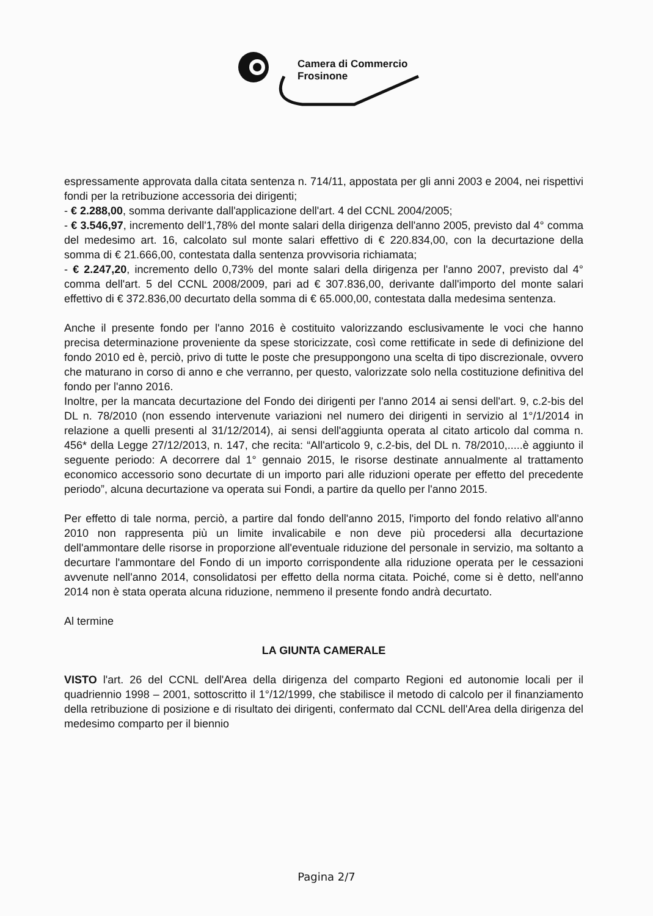Camera di Commercio
Frosinone
espressamente approvata dalla citata sentenza n. 714/11, appostata per gli anni 2003 e 2004, nei rispettivi fondi per la retribuzione accessoria dei dirigenti;
- € 2.288,00, somma derivante dall'applicazione dell'art. 4 del CCNL 2004/2005;
- € 3.546,97, incremento dell'1,78% del monte salari della dirigenza dell'anno 2005, previsto dal 4° comma del medesimo art. 16, calcolato sul monte salari effettivo di € 220.834,00, con la decurtazione della somma di € 21.666,00, contestata dalla sentenza provvisoria richiamata;
- € 2.247,20, incremento dello 0,73% del monte salari della dirigenza per l'anno 2007, previsto dal 4° comma dell'art. 5 del CCNL 2008/2009, pari ad € 307.836,00, derivante dall'importo del monte salari effettivo di € 372.836,00 decurtato della somma di € 65.000,00, contestata dalla medesima sentenza.
Anche il presente fondo per l'anno 2016 è costituito valorizzando esclusivamente le voci che hanno precisa determinazione proveniente da spese storicizzate, così come rettificate in sede di definizione del fondo 2010 ed è, perciò, privo di tutte le poste che presuppongono una scelta di tipo discrezionale, ovvero che maturano in corso di anno e che verranno, per questo, valorizzate solo nella costituzione definitiva del fondo per l'anno 2016.
Inoltre, per la mancata decurtazione del Fondo dei dirigenti per l'anno 2014 ai sensi dell'art. 9, c.2-bis del DL n. 78/2010 (non essendo intervenute variazioni nel numero dei dirigenti in servizio al 1°/1/2014 in relazione a quelli presenti al 31/12/2014), ai sensi dell'aggiunta operata al citato articolo dal comma n. 456* della Legge 27/12/2013, n. 147, che recita: “All'articolo 9, c.2-bis, del DL n. 78/2010,.....è aggiunto il seguente periodo: A decorrere dal 1° gennaio 2015, le risorse destinate annualmente al trattamento economico accessorio sono decurtate di un importo pari alle riduzioni operate per effetto del precedente periodo”, alcuna decurtazione va operata sui Fondi, a partire da quello per l'anno 2015.
Per effetto di tale norma, perciò, a partire dal fondo dell'anno 2015, l'importo del fondo relativo all'anno 2010 non rappresenta più un limite invalicabile e non deve più procedersi alla decurtazione dell'ammontare delle risorse in proporzione all'eventuale riduzione del personale in servizio, ma soltanto a decurtare l'ammontare del Fondo di un importo corrispondente alla riduzione operata per le cessazioni avvenute nell'anno 2014, consolidatosi per effetto della norma citata. Poiché, come si è detto, nell'anno 2014 non è stata operata alcuna riduzione, nemmeno il presente fondo andrà decurtato.
Al termine
LA GIUNTA CAMERALE
VISTO l'art. 26 del CCNL dell'Area della dirigenza del comparto Regioni ed autonomie locali per il quadriennio 1998 – 2001, sottoscritto il 1°/12/1999, che stabilisce il metodo di calcolo per il finanziamento della retribuzione di posizione e di risultato dei dirigenti, confermato dal CCNL dell'Area della dirigenza del medesimo comparto per il biennio
Pagina 2/7